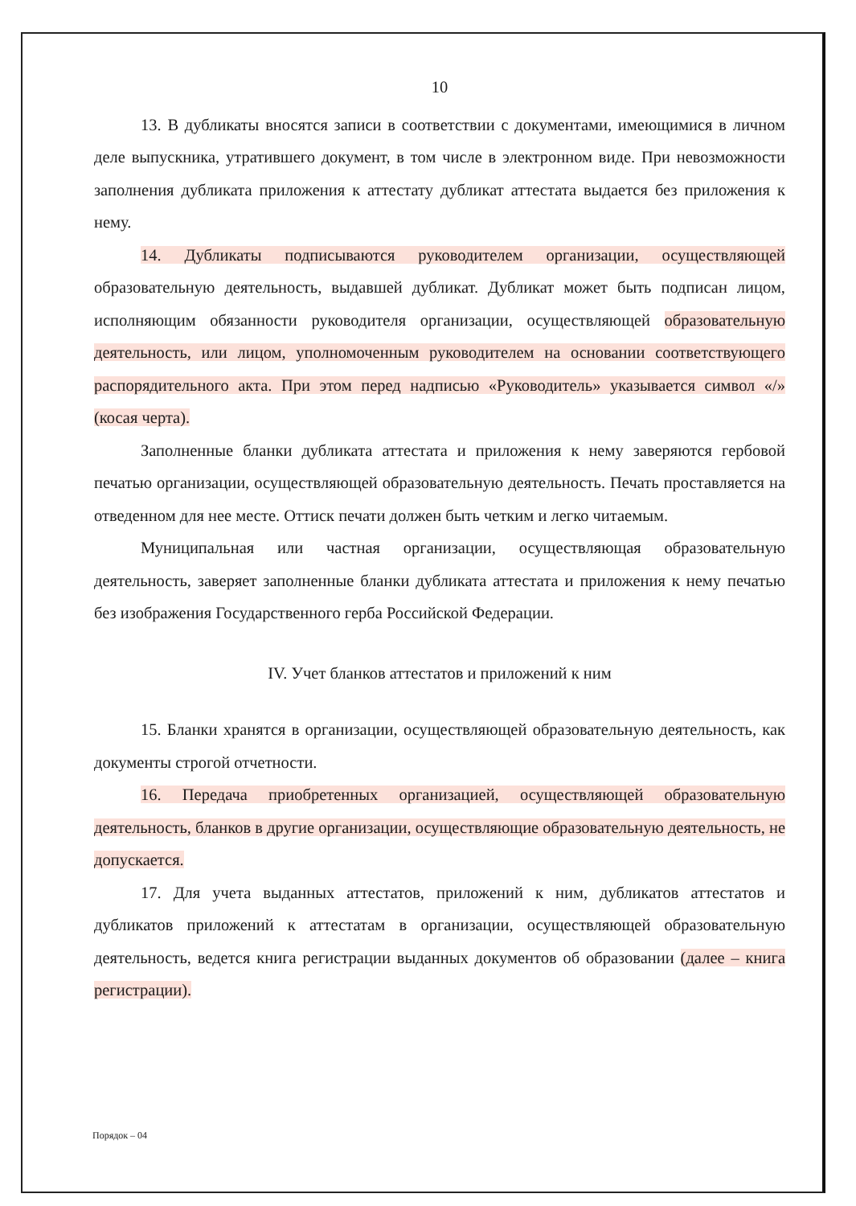10
13. В дубликаты вносятся записи в соответствии с документами, имеющимися в личном деле выпускника, утратившего документ, в том числе в электронном виде. При невозможности заполнения дубликата приложения к аттестату дубликат аттестата выдается без приложения к нему.
14. Дубликаты подписываются руководителем организации, осуществляющей образовательную деятельность, выдавшей дубликат. Дубликат может быть подписан лицом, исполняющим обязанности руководителя организации, осуществляющей образовательную деятельность, или лицом, уполномоченным руководителем на основании соответствующего распорядительного акта. При этом перед надписью «Руководитель» указывается символ «/» (косая черта).
Заполненные бланки дубликата аттестата и приложения к нему заверяются гербовой печатью организации, осуществляющей образовательную деятельность. Печать проставляется на отведенном для нее месте. Оттиск печати должен быть четким и легко читаемым.
Муниципальная или частная организации, осуществляющая образовательную деятельность, заверяет заполненные бланки дубликата аттестата и приложения к нему печатью без изображения Государственного герба Российской Федерации.
IV. Учет бланков аттестатов и приложений к ним
15. Бланки хранятся в организации, осуществляющей образовательную деятельность, как документы строгой отчетности.
16. Передача приобретенных организацией, осуществляющей образовательную деятельность, бланков в другие организации, осуществляющие образовательную деятельность, не допускается.
17. Для учета выданных аттестатов, приложений к ним, дубликатов аттестатов и дубликатов приложений к аттестатам в организации, осуществляющей образовательную деятельность, ведется книга регистрации выданных документов об образовании (далее – книга регистрации).
Порядок – 04